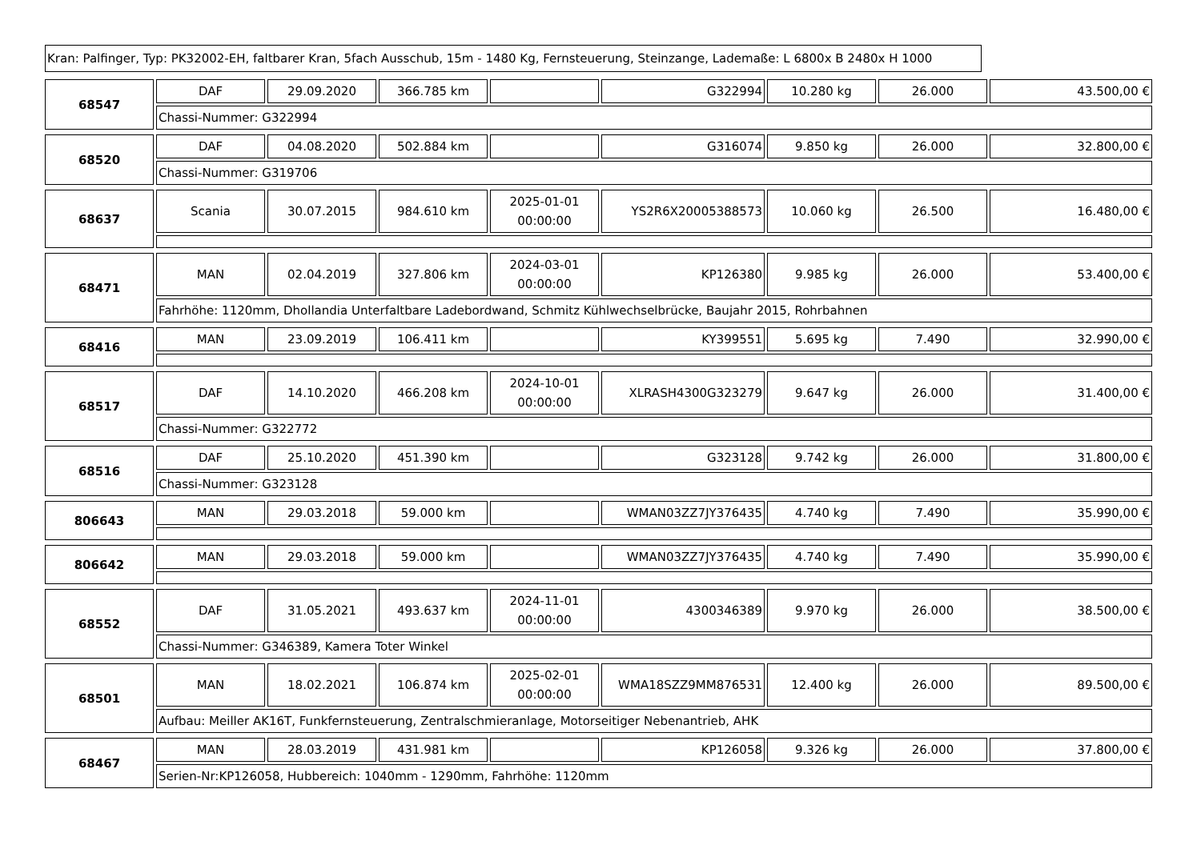Kran: Palfinger, Typ: PK32002-EH, faltbarer Kran, 5fach Ausschub, 15m - 1480 Kg, Fernsteuerung, Steinzange, Lademaße: L 6800x B 2480x H 1000
| 68547 | DAF | 29.09.2020 | 366.785 km | | G322994 | 10.280 kg | 26.000 | 43.500,00 € |
| | Chassi-Nummer: G322994 | | | | | | | |
| 68520 | DAF | 04.08.2020 | 502.884 km | | G316074 | 9.850 kg | 26.000 | 32.800,00 € |
| | Chassi-Nummer: G319706 | | | | | | | |
| 68637 | Scania | 30.07.2015 | 984.610 km | 2025-01-01 00:00:00 | YS2R6X20005388573 | 10.060 kg | 26.500 | 16.480,00 € |
| 68471 | MAN | 02.04.2019 | 327.806 km | 2024-03-01 00:00:00 | KP126380 | 9.985 kg | 26.000 | 53.400,00 € |
| | Fahrhöhe: 1120mm, Dhollandia Unterfaltbare Ladebordwand, Schmitz Kühlwechselbrücke, Baujahr 2015, Rohrbahnen | | | | | | | |
| 68416 | MAN | 23.09.2019 | 106.411 km | | KY399551 | 5.695 kg | 7.490 | 32.990,00 € |
| 68517 | DAF | 14.10.2020 | 466.208 km | 2024-10-01 00:00:00 | XLRASH4300G323279 | 9.647 kg | 26.000 | 31.400,00 € |
| | Chassi-Nummer: G322772 | | | | | | | |
| 68516 | DAF | 25.10.2020 | 451.390 km | | G323128 | 9.742 kg | 26.000 | 31.800,00 € |
| | Chassi-Nummer: G323128 | | | | | | | |
| 806643 | MAN | 29.03.2018 | 59.000 km | | WMAN03ZZ7JY376435 | 4.740 kg | 7.490 | 35.990,00 € |
| 806642 | MAN | 29.03.2018 | 59.000 km | | WMAN03ZZ7JY376435 | 4.740 kg | 7.490 | 35.990,00 € |
| 68552 | DAF | 31.05.2021 | 493.637 km | 2024-11-01 00:00:00 | 4300346389 | 9.970 kg | 26.000 | 38.500,00 € |
| | Chassi-Nummer: G346389, Kamera Toter Winkel | | | | | | | |
| 68501 | MAN | 18.02.2021 | 106.874 km | 2025-02-01 00:00:00 | WMA18SZZ9MM876531 | 12.400 kg | 26.000 | 89.500,00 € |
| | Aufbau: Meiller AK16T, Funkfernsteuerung, Zentralschmieranlage, Motorseitiger Nebenantrieb, AHK | | | | | | | |
| 68467 | MAN | 28.03.2019 | 431.981 km | | KP126058 | 9.326 kg | 26.000 | 37.800,00 € |
| | Serien-Nr:KP126058, Hubbereich: 1040mm - 1290mm, Fahrhöhe: 1120mm | | | | | | | |